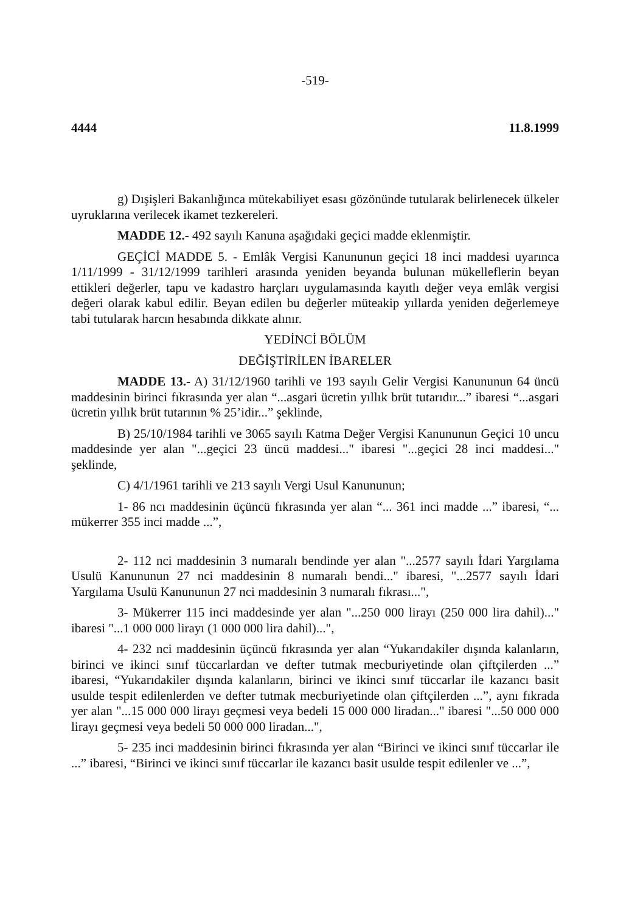-519-
4444 11.8.1999
g) Dışişleri Bakanlığınca mütekabiliyet esası gözönünde tutularak belirlenecek ülkeler uyruklarına verilecek ikamet tezkereleri.
MADDE 12.- 492 sayılı Kanuna aşağıdaki geçici madde eklenmiştir.
GEÇİCİ MADDE 5. - Emlâk Vergisi Kanununun geçici 18 inci maddesi uyarınca 1/11/1999 - 31/12/1999 tarihleri arasında yeniden beyanda bulunan mükelleflerin beyan ettikleri değerler, tapu ve kadastro harçları uygulamasında kayıtlı değer veya emlâk vergisi değeri olarak kabul edilir. Beyan edilen bu değerler müteakip yıllarda yeniden değerlemeye tabi tutularak harcın hesabında dikkate alınır.
YEDİNCİ BÖLÜM
DEĞİŞTİRİLEN İBARELER
MADDE 13.- A) 31/12/1960 tarihli ve 193 sayılı Gelir Vergisi Kanununun 64 üncü maddesinin birinci fıkrasında yer alan “...asgari ücretin yıllık brüt tutarıdır...” ibaresi “...asgari ücretin yıllık brüt tutarının % 25’idir...” şeklinde,
B) 25/10/1984 tarihli ve 3065 sayılı Katma Değer Vergisi Kanununun Geçici 10 uncu maddesinde yer alan "...geçici 23 üncü maddesi..." ibaresi "...geçici 28 inci maddesi..." şeklinde,
C) 4/1/1961 tarihli ve 213 sayılı Vergi Usul Kanununun;
1- 86 ncı maddesinin üçüncü fıkrasında yer alan “... 361 inci madde ...” ibaresi, “... mükerrer 355 inci madde ...”,
2- 112 nci maddesinin 3 numaralı bendinde yer alan "...2577 sayılı İdari Yargılama Usulü Kanununun 27 nci maddesinin 8 numaralı bendi..." ibaresi, "...2577 sayılı İdari Yargılama Usulü Kanununun 27 nci maddesinin 3 numaralı fıkrası...",
3- Mükerrer 115 inci maddesinde yer alan "...250 000 lirayı (250 000 lira dahil)..." ibaresi "...1 000 000 lirayı (1 000 000 lira dahil)...",
4- 232 nci maddesinin üçüncü fıkrasında yer alan “Yukarıdakiler dışında kalanların, birinci ve ikinci sınıf tüccarlardan ve defter tutmak mecburiyetinde olan çiftçilerden ...” ibaresi, “Yukarıdakiler dışında kalanların, birinci ve ikinci sınıf tüccarlar ile kazancı basit usulde tespit edilenlerden ve defter tutmak mecburiyetinde olan çiftçilerden ...”, aynı fıkrada yer alan "...15 000 000 lirayı geçmesi veya bedeli 15 000 000 liradan..." ibaresi "...50 000 000 lirayı geçmesi veya bedeli 50 000 000 liradan...",
5- 235 inci maddesinin birinci fıkrasında yer alan “Birinci ve ikinci sınıf tüccarlar ile ...” ibaresi, “Birinci ve ikinci sınıf tüccarlar ile kazancı basit usulde tespit edilenler ve ...”,